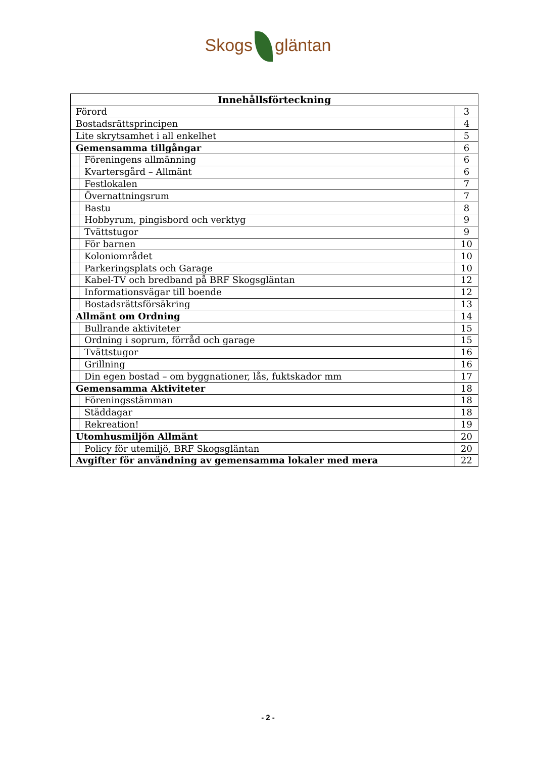Skogs gläntan
| Innehållsförteckning | | |
| --- | --- | --- |
| Förord | | 3 |
| Bostadsrättsprincipen | | 4 |
| Lite skrytsamhet i all enkelhet | | 5 |
| Gemensamma tillgångar | | 6 |
| | Föreningens allmänning | 6 |
| | Kvartersgård – Allmänt | 6 |
| | Festlokalen | 7 |
| | Övernattningsrum | 7 |
| | Bastu | 8 |
| | Hobbyrum, pingisbord och verktyg | 9 |
| | Tvättstugor | 9 |
| | För barnen | 10 |
| | Koloniområdet | 10 |
| | Parkeringsplats och Garage | 10 |
| | Kabel-TV och bredband på BRF Skogsgläntan | 12 |
| | Informationsvägar till boende | 12 |
| | Bostadsrättsförsäkring | 13 |
| Allmänt om Ordning | | 14 |
| | Bullrande aktiviteter | 15 |
| | Ordning i soprum, förråd och garage | 15 |
| | Tvättstugor | 16 |
| | Grillning | 16 |
| | Din egen bostad – om byggnationer, lås, fuktskador mm | 17 |
| Gemensamma Aktiviteter | | 18 |
| | Föreningsstämman | 18 |
| | Städdagar | 18 |
| | Rekreation! | 19 |
| Utomhusmiljön Allmänt | | 20 |
| | Policy för utemiljö, BRF Skogsgläntan | 20 |
| Avgifter för användning av gemensamma lokaler med mera | | 22 |
- 2 -